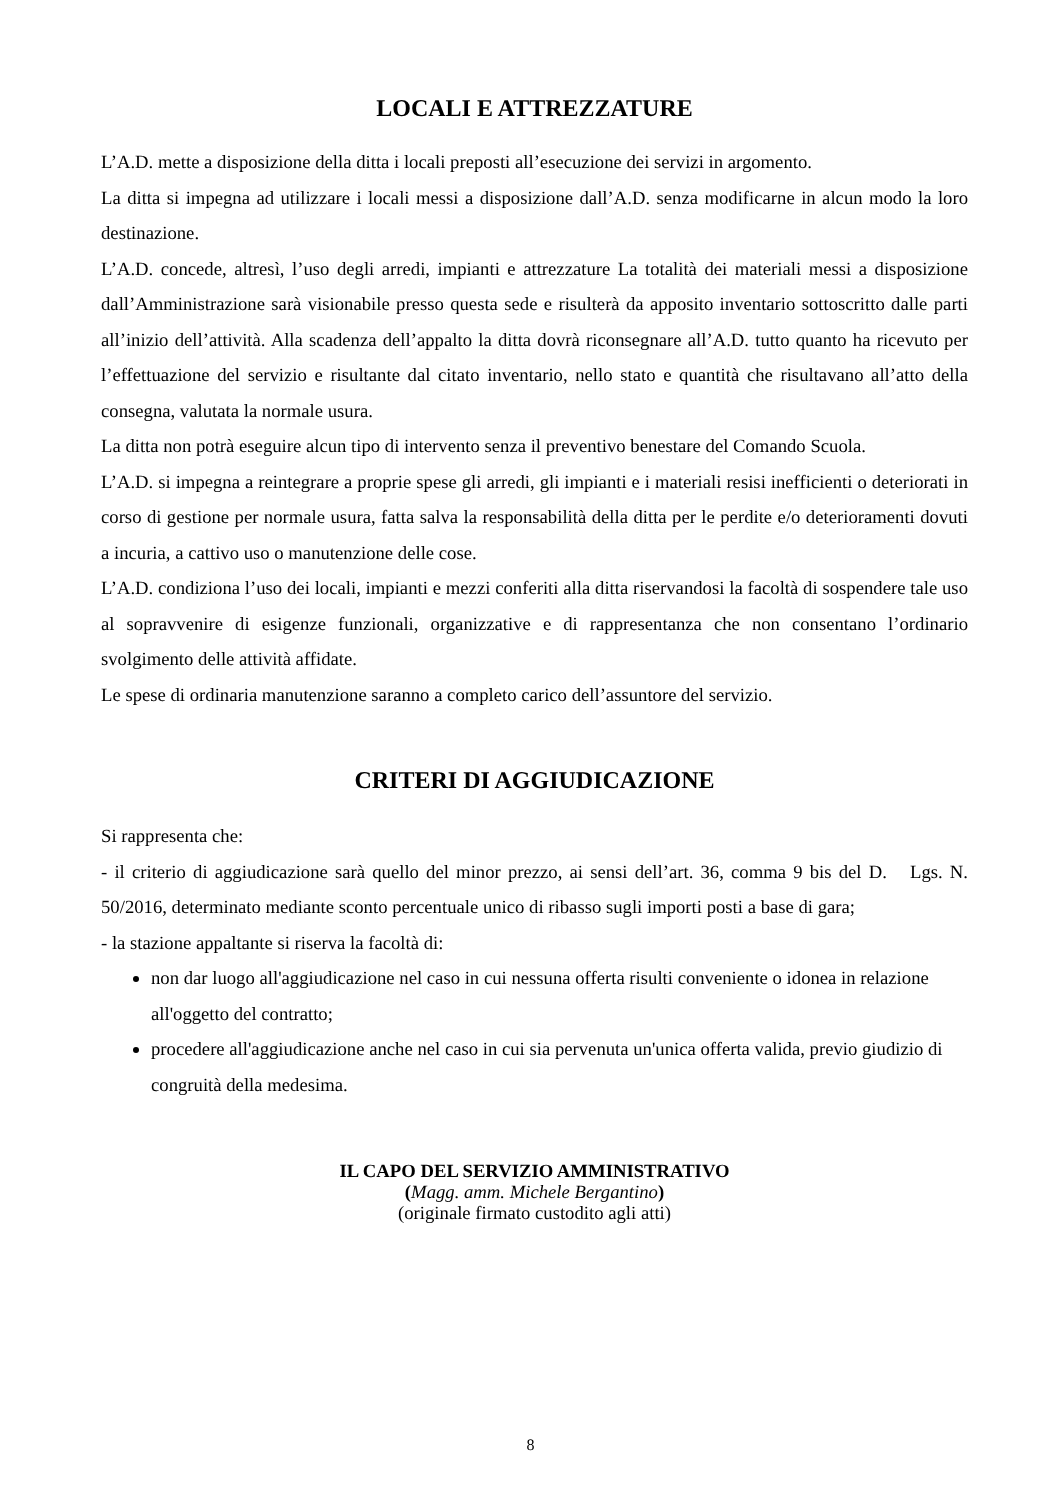LOCALI E ATTREZZATURE
L’A.D. mette a disposizione della ditta i locali preposti all’esecuzione dei servizi in argomento.
La ditta si impegna ad utilizzare i locali messi a disposizione dall’A.D. senza modificarne in alcun modo la loro destinazione.
L’A.D. concede, altresì, l’uso degli arredi, impianti e attrezzature La totalità dei materiali messi a disposizione dall’Amministrazione sarà visionabile presso questa sede e risulterà da apposito inventario sottoscritto dalle parti all’inizio dell’attività. Alla scadenza dell’appalto la ditta dovrà riconsegnare all’A.D. tutto quanto ha ricevuto per l’effettuazione del servizio e risultante dal citato inventario, nello stato e quantità che risultavano all’atto della consegna, valutata la normale usura.
La ditta non potrà eseguire alcun tipo di intervento senza il preventivo benestare del Comando Scuola.
L’A.D. si impegna a reintegrare a proprie spese gli arredi, gli impianti e i materiali resisi inefficienti o deteriorati in corso di gestione per normale usura, fatta salva la responsabilità della ditta per le perdite e/o deterioramenti dovuti a incuria, a cattivo uso o manutenzione delle cose.
L’A.D. condiziona l’uso dei locali, impianti e mezzi conferiti alla ditta riservandosi la facoltà di sospendere tale uso al sopravvenire di esigenze funzionali, organizzative e di rappresentanza che non consentano l’ordinario svolgimento delle attività affidate.
Le spese di ordinaria manutenzione saranno a completo carico dell’assuntore del servizio.
CRITERI DI AGGIUDICAZIONE
Si rappresenta che:
- il criterio di aggiudicazione sarà quello del minor prezzo, ai sensi dell’art. 36, comma 9 bis del D. Lgs. N. 50/2016, determinato mediante sconto percentuale unico di ribasso sugli importi posti a base di gara;
- la stazione appaltante si riserva la facoltà di:
non dar luogo all'aggiudicazione nel caso in cui nessuna offerta risulti conveniente o idonea in relazione all'oggetto del contratto;
procedere all'aggiudicazione anche nel caso in cui sia pervenuta un'unica offerta valida, previo giudizio di congruità della medesima.
IL CAPO DEL SERVIZIO AMMINISTRATIVO
(Magg. amm. Michele Bergantino)
(originale firmato custodito agli atti)
8